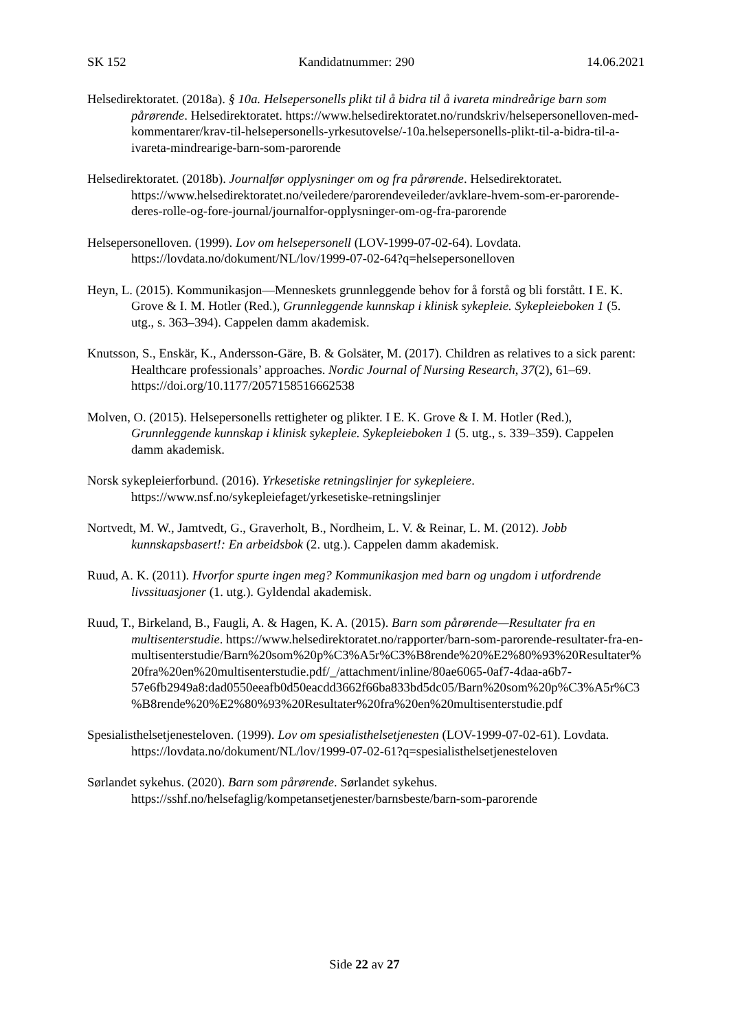SK 152 Kandidatnummer: 290 14.06.2021
Helsedirektoratet. (2018a). § 10a. Helsepersonells plikt til å bidra til å ivareta mindreårige barn som pårørende. Helsedirektoratet. https://www.helsedirektoratet.no/rundskriv/helsepersonelloven-med-kommentarer/krav-til-helsepersonells-yrkesutovelse/-10a.helsepersonells-plikt-til-a-bidra-til-a-ivareta-mindrearige-barn-som-parorende
Helsedirektoratet. (2018b). Journalfør opplysninger om og fra pårørende. Helsedirektoratet. https://www.helsedirektoratet.no/veiledere/parorendeveileder/avklare-hvem-som-er-parorende-deres-rolle-og-fore-journal/journalfor-opplysninger-om-og-fra-parorende
Helsepersonelloven. (1999). Lov om helsepersonell (LOV-1999-07-02-64). Lovdata. https://lovdata.no/dokument/NL/lov/1999-07-02-64?q=helsepersonelloven
Heyn, L. (2015). Kommunikasjon—Menneskets grunnleggende behov for å forstå og bli forstått. I E. K. Grove & I. M. Hotler (Red.), Grunnleggende kunnskap i klinisk sykepleie. Sykepleieboken 1 (5. utg., s. 363–394). Cappelen damm akademisk.
Knutsson, S., Enskär, K., Andersson-Gäre, B. & Golsäter, M. (2017). Children as relatives to a sick parent: Healthcare professionals’ approaches. Nordic Journal of Nursing Research, 37(2), 61–69. https://doi.org/10.1177/2057158516662538
Molven, O. (2015). Helsepersonells rettigheter og plikter. I E. K. Grove & I. M. Hotler (Red.), Grunnleggende kunnskap i klinisk sykepleie. Sykepleieboken 1 (5. utg., s. 339–359). Cappelen damm akademisk.
Norsk sykepleierforbund. (2016). Yrkesetiske retningslinjer for sykepleiere. https://www.nsf.no/sykepleiefaget/yrkesetiske-retningslinjer
Nortvedt, M. W., Jamtvedt, G., Graverholt, B., Nordheim, L. V. & Reinar, L. M. (2012). Jobb kunnskapsbasert!: En arbeidsbok (2. utg.). Cappelen damm akademisk.
Ruud, A. K. (2011). Hvorfor spurte ingen meg? Kommunikasjon med barn og ungdom i utfordrende livssituasjoner (1. utg.). Gyldendal akademisk.
Ruud, T., Birkeland, B., Faugli, A. & Hagen, K. A. (2015). Barn som pårørende—Resultater fra en multisenterstudie. https://www.helsedirektoratet.no/rapporter/barn-som-parorende-resultater-fra-en-multisenterstudie/Barn%20som%20p%C3%A5r%C3%B8rende%20%E2%80%93%20Resultater%20fra%20en%20multisenterstudie.pdf/_/attachment/inline/80ae6065-0af7-4daa-a6b7-57e6fb2949a8:dad0550eeafb0d50eacdd3662f66ba833bd5dc05/Barn%20som%20p%C3%A5r%C3%B8rende%20%E2%80%93%20Resultater%20fra%20en%20multisenterstudie.pdf
Spesialisthelsetjenesteloven. (1999). Lov om spesialisthelsetjenesten (LOV-1999-07-02-61). Lovdata. https://lovdata.no/dokument/NL/lov/1999-07-02-61?q=spesialisthelsetjenesteloven
Sørlandet sykehus. (2020). Barn som pårørende. Sørlandet sykehus. https://sshf.no/helsefaglig/kompetansetjenester/barnsbeste/barn-som-parorende
Side 22 av 27